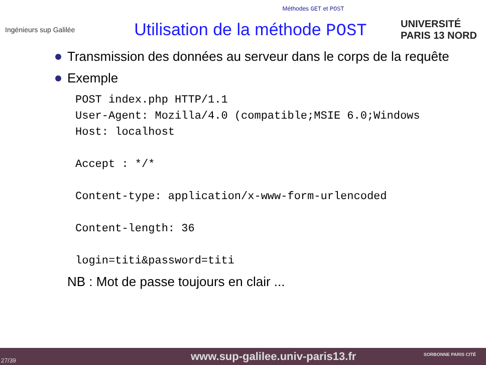Méthodes GET et POST
Ingénieurs sup Galilée
Utilisation de la méthode POST
UNIVERSITÉ PARIS 13 NORD
Transmission des données au serveur dans le corps de la requête
Exemple
POST index.php HTTP/1.1
User-Agent: Mozilla/4.0 (compatible;MSIE 6.0;Windows
Host: localhost

Accept : */*

Content-type: application/x-www-form-urlencoded

Content-length: 36

login=titi&password=titi
NB : Mot de passe toujours en clair ...
27/39 www.sup-galilee.univ-paris13.fr SORBONNE PARIS CITÉ